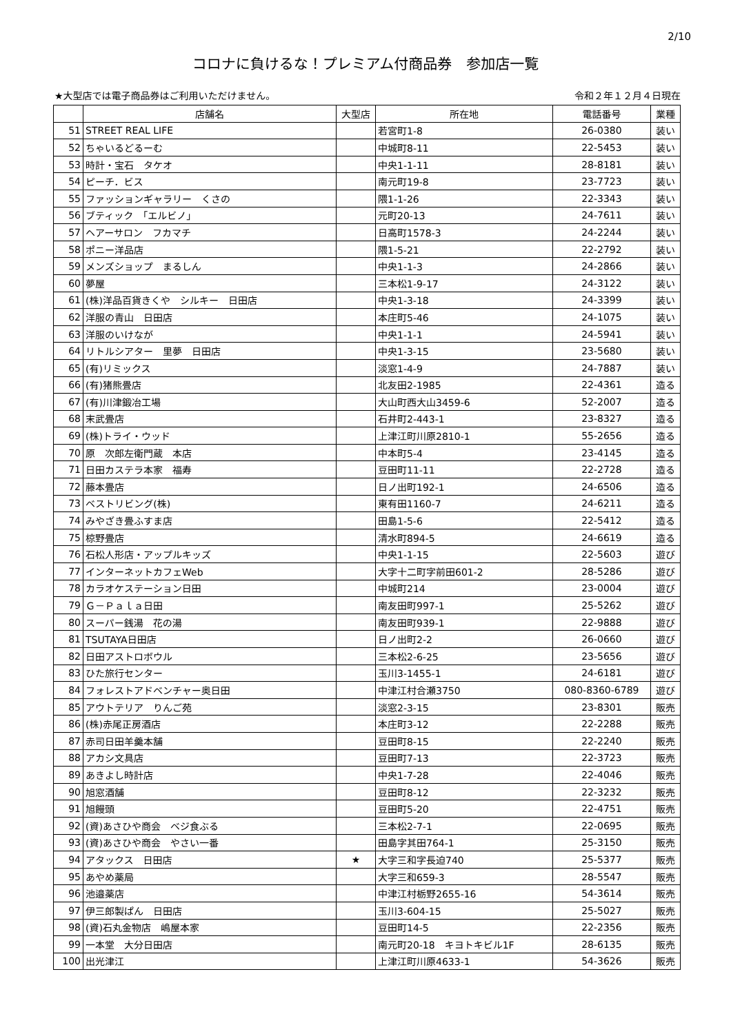2/10
コロナに負けるな！プレミアム付商品券　参加店一覧
★大型店では電子商品券はご利用いただけません。 令和２年１２月４日現在
| | 店舗名 | 大型店 | 所在地 | 電話番号 | 業種 |
| --- | --- | --- | --- | --- | --- |
| 51 | STREET REAL LIFE | | 若宮町1-8 | 26-0380 | 装い |
| 52 | ちゃいるどるーむ | | 中城町8-11 | 22-5453 | 装い |
| 53 | 時計・宝石 タケオ | | 中央1-1-11 | 28-8181 | 装い |
| 54 | ピーチ．ビス | | 南元町19-8 | 23-7723 | 装い |
| 55 | ファッションギャラリー くさの | | 隈1-1-26 | 22-3343 | 装い |
| 56 | ブティック 「エルビノ」 | | 元町20-13 | 24-7611 | 装い |
| 57 | ヘアーサロン フカマチ | | 日高町1578-3 | 24-2244 | 装い |
| 58 | ポニー洋品店 | | 隈1-5-21 | 22-2792 | 装い |
| 59 | メンズショップ まるしん | | 中央1-1-3 | 24-2866 | 装い |
| 60 | 夢屋 | | 三本松1-9-17 | 24-3122 | 装い |
| 61 | (株)洋品百貨きくや シルキー 日田店 | | 中央1-3-18 | 24-3399 | 装い |
| 62 | 洋服の青山 日田店 | | 本庄町5-46 | 24-1075 | 装い |
| 63 | 洋服のいけなが | | 中央1-1-1 | 24-5941 | 装い |
| 64 | リトルシアター 里夢 日田店 | | 中央1-3-15 | 23-5680 | 装い |
| 65 | (有)リミックス | | 淡窓1-4-9 | 24-7887 | 装い |
| 66 | (有)猪熊畳店 | | 北友田2-1985 | 22-4361 | 造る |
| 67 | (有)川津鍛冶工場 | | 大山町西大山3459-6 | 52-2007 | 造る |
| 68 | 末武畳店 | | 石井町2-443-1 | 23-8327 | 造る |
| 69 | (株)トライ・ウッド | | 上津江町川原2810-1 | 55-2656 | 造る |
| 70 | 原 次郎左衛門蔵 本店 | | 中本町5-4 | 23-4145 | 造る |
| 71 | 日田カステラ本家 福寿 | | 豆田町11-11 | 22-2728 | 造る |
| 72 | 藤本畳店 | | 日ノ出町192-1 | 24-6506 | 造る |
| 73 | ベストリビング(株) | | 東有田1160-7 | 24-6211 | 造る |
| 74 | みやざき畳ふすま店 | | 田島1-5-6 | 22-5412 | 造る |
| 75 | 椋野畳店 | | 清水町894-5 | 24-6619 | 造る |
| 76 | 石松人形店・アップルキッズ | | 中央1-1-15 | 22-5603 | 遊び |
| 77 | インターネットカフェWeb | | 大字十二町字前田601-2 | 28-5286 | 遊び |
| 78 | カラオケステーション日田 | | 中城町214 | 23-0004 | 遊び |
| 79 | Ｇ－Ｐａｌａ日田 | | 南友田町997-1 | 25-5262 | 遊び |
| 80 | スーパー銭湯 花の湯 | | 南友田町939-1 | 22-9888 | 遊び |
| 81 | TSUTAYA日田店 | | 日ノ出町2-2 | 26-0660 | 遊び |
| 82 | 日田アストロボウル | | 三本松2-6-25 | 23-5656 | 遊び |
| 83 | ひた旅行センター | | 玉川3-1455-1 | 24-6181 | 遊び |
| 84 | フォレストアドベンチャー奥日田 | | 中津江村合瀬3750 | 080-8360-6789 | 遊び |
| 85 | アウトテリア りんご苑 | | 淡窓2-3-15 | 23-8301 | 販売 |
| 86 | (株)赤尾正房酒店 | | 本庄町3-12 | 22-2288 | 販売 |
| 87 | 赤司日田羊羹本舗 | | 豆田町8-15 | 22-2240 | 販売 |
| 88 | アカシ文具店 | | 豆田町7-13 | 22-3723 | 販売 |
| 89 | あきよし時計店 | | 中央1-7-28 | 22-4046 | 販売 |
| 90 | 旭窓酒舗 | | 豆田町8-12 | 22-3232 | 販売 |
| 91 | 旭饅頭 | | 豆田町5-20 | 22-4751 | 販売 |
| 92 | (資)あさひや商会 ベジ食ぶる | | 三本松2-7-1 | 22-0695 | 販売 |
| 93 | (資)あさひや商会 やさい一番 | | 田島字其田764-1 | 25-3150 | 販売 |
| 94 | アタックス 日田店 | ★ | 大字三和字長迫740 | 25-5377 | 販売 |
| 95 | あやめ薬局 | | 大字三和659-3 | 28-5547 | 販売 |
| 96 | 池邉薬店 | | 中津江村栃野2655-16 | 54-3614 | 販売 |
| 97 | 伊三郎製ぱん 日田店 | | 玉川3-604-15 | 25-5027 | 販売 |
| 98 | (資)石丸金物店 嶋屋本家 | | 豆田町14-5 | 22-2356 | 販売 |
| 99 | 一本堂 大分日田店 | | 南元町20-18 キヨトキビル1F | 28-6135 | 販売 |
| 100 | 出光津江 | | 上津江町川原4633-1 | 54-3626 | 販売 |